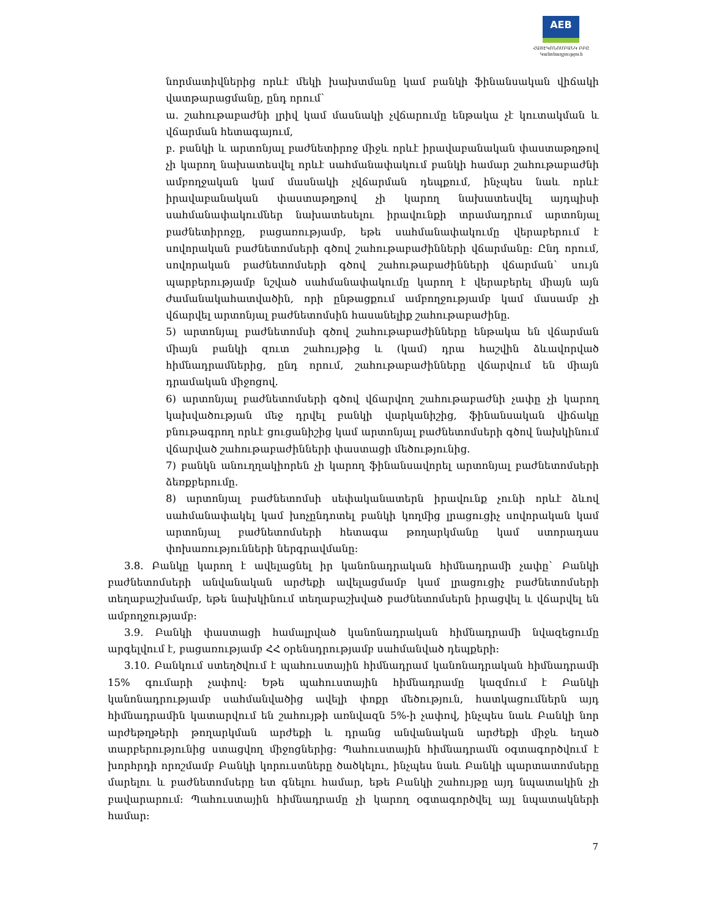AEB
ՀԱՅԷԿՈՆՈՄԲԱՆԿ ԲԲԸ
Կանոնադրություն
նորմատիվներից որևէ մեկի խախտմանը կամ բանկի ֆինանսական վիճակի վատթարացմանը, ընդ որում`
ա. շահութաբաժնի լրիվ կամ մասնակի չվճարումը ենթակա չէ կուտակման և վճարման հետագայում,
բ. բանկի և արտոնյալ բաժնետիրոջ միջև որևէ իրավաբանական փաստաթղթով չի կարող նախատեսվել որևէ սահմանափակում բանկի համար շահութաբաժնի ամբողջական կամ մասնակի չվճարման դեպքում, ինչպես նաև որևէ իրավաբանական փաստաթղթով չի կարող նախատեսվել այդպիսի սահմանափակումներ նախատեսելու իրավունքի տրամադրում արտոնյալ բաժնետիրոջը, բացառությամբ, եթե սահմանափակումը վերաբերում է սովորական բաժնետոմսերի գծով շահութաբաժինների վճարմանը: Ընդ որում, սովորական բաժնետոմսերի գծով շահութաբաժինների վճարման` սույն պարբերությամբ նշված սահմանափակումը կարող է վերաբերել միայն այն ժամանակահատվածին, որի ընթացքում ամբողջությամբ կամ մասամբ չի վճարվել արտոնյալ բաժնետոմսին հասանելիք շահութաբաժինը.
5) արտոնյալ բաժնետոմսի գծով շահութաբաժինները ենթակա են վճարման միայն բանկի զուտ շահույթից և (կամ) դրա հաշվին ձևավորված հիմնադրամներից, ընդ որում, շահութաբաժինները վճարվում են միայն դրամական միջոցով.
6) արտոնյալ բաժնետոմսերի գծով վճարվող շահութաբաժնի չափը չի կարող կախվածության մեջ դրվել բանկի վարկանիշից, ֆինանսական վիճակը բնութագրող որևէ ցուցանիշից կամ արտոնյալ բաժնետոմսերի գծով նախկինում վճարված շահութաբաժինների փաստացի մեծությունից.
7) բանկն անուղղակիորեն չի կարող ֆինանսավորել արտոնյալ բաժնետոմսերի ձեռքբերումը.
8) արտոնյալ բաժնետոմսի սեփականատերն իրավունք չունի որևէ ձևով սահմանափակել կամ խոչընդոտել բանկի կողմից լրացուցիչ սովորական կամ արտոնյալ բաժնետոմսերի հետագա թողարկմանը կամ ստորադաս փոխառությունների ներգրավմանը:
3.8. Բանկը կարող է ավելացնել իր կանոնադրական հիմնադրամի չափը` Բանկի բաժնետոմսերի անվանական արժեքի ավելացմամբ կամ լրացուցիչ բաժնետոմսերի տեղաբաշխմամբ, եթե նախկինում տեղաբաշխված բաժնետոմսերն իրացվել և վճարվել են ամբողջությամբ:
3.9. Բանկի փաստացի համալրված կանոնադրական հիմնադրամի նվազեցումը արգելվում է, բացառությամբ ՀՀ օրենսդրությամբ սահմանված դեպքերի:
3.10. Բանկում ստեղծվում է պահուստային հիմնադրամ կանոնադրական հիմնադրամի 15% գումարի չափով: Եթե պահուստային հիմնադրամը կազմում է Բանկի կանոնադրությամբ սահմանվածից ավելի փոքր մեծություն, հատկացումներն այդ հիմնադրամին կատարվում են շահույթի առնվազն 5%-ի չափով, ինչպես նաև Բանկի նոր արժեթղթերի թողարկման արժեքի և դրանց անվանական արժեքի միջև եղած տարբերությունից ստացվող միջոցներից: Պահուստային հիմնադրամն օգտագործվում է խորհրդի որոշմամբ Բանկի կորուստները ծածկելու, ինչպես նաև Բանկի պարտատոմսերը մարելու և բաժնետոմսերը ետ գնելու համար, եթե Բանկի շահույթը այդ նպատակին չի բավարարում: Պահուստային հիմնադրամը չի կարող օգտագործվել այլ նպատակների համար:
7